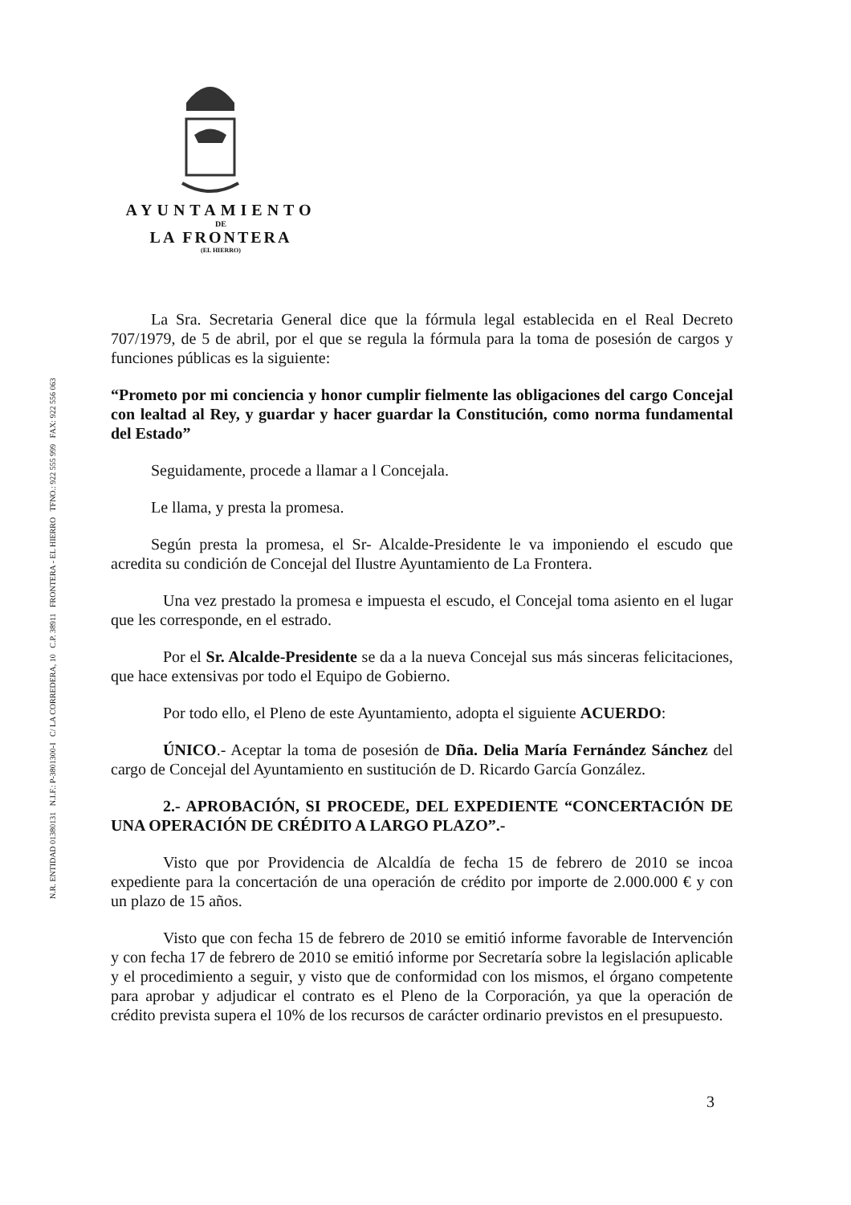AYUNTAMIENTO
DE
LA FRONTERA
(EL HIERRO)
N.R. ENTIDAD 01380131 N.I.F.: P-3801300-I C/ LA CORREDERA, 10 C.P. 38911 FRONTERA - EL HIERRO TFNO.: 922 555 999 FAX: 922 556 063
La Sra. Secretaria General dice que la fórmula legal establecida en el Real Decreto 707/1979, de 5 de abril, por el que se regula la fórmula para la toma de posesión de cargos y funciones públicas es la siguiente:
“Prometo por mi conciencia y honor cumplir fielmente las obligaciones del cargo Concejal con lealtad al Rey, y guardar y hacer guardar la Constitución, como norma fundamental del Estado”
Seguidamente, procede a llamar a l Concejala.
Le llama, y presta la promesa.
Según presta la promesa, el Sr- Alcalde-Presidente le va imponiendo el escudo que acredita su condición de Concejal del Ilustre Ayuntamiento de La Frontera.
Una vez prestado la promesa e impuesta el escudo, el Concejal toma asiento en el lugar que les corresponde, en el estrado.
Por el Sr. Alcalde-Presidente se da a la nueva Concejal sus más sinceras felicitaciones, que hace extensivas por todo el Equipo de Gobierno.
Por todo ello, el Pleno de este Ayuntamiento, adopta el siguiente ACUERDO:
ÚNICO.- Aceptar la toma de posesión de Dña. Delia María Fernández Sánchez del cargo de Concejal del Ayuntamiento en sustitución de D. Ricardo García González.
2.- APROBACIÓN, SI PROCEDE, DEL EXPEDIENTE “CONCERTACIÓN DE UNA OPERACIÓN DE CRÉDITO A LARGO PLAZO”.-
Visto que por Providencia de Alcaldía de fecha 15 de febrero de 2010 se incoa expediente para la concertación de una operación de crédito por importe de 2.000.000 € y con un plazo de 15 años.
Visto que con fecha 15 de febrero de 2010 se emitió informe favorable de Intervención y con fecha 17 de febrero de 2010 se emitió informe por Secretaría sobre la legislación aplicable y el procedimiento a seguir, y visto que de conformidad con los mismos, el órgano competente para aprobar y adjudicar el contrato es el Pleno de la Corporación, ya que la operación de crédito prevista supera el 10% de los recursos de carácter ordinario previstos en el presupuesto.
3